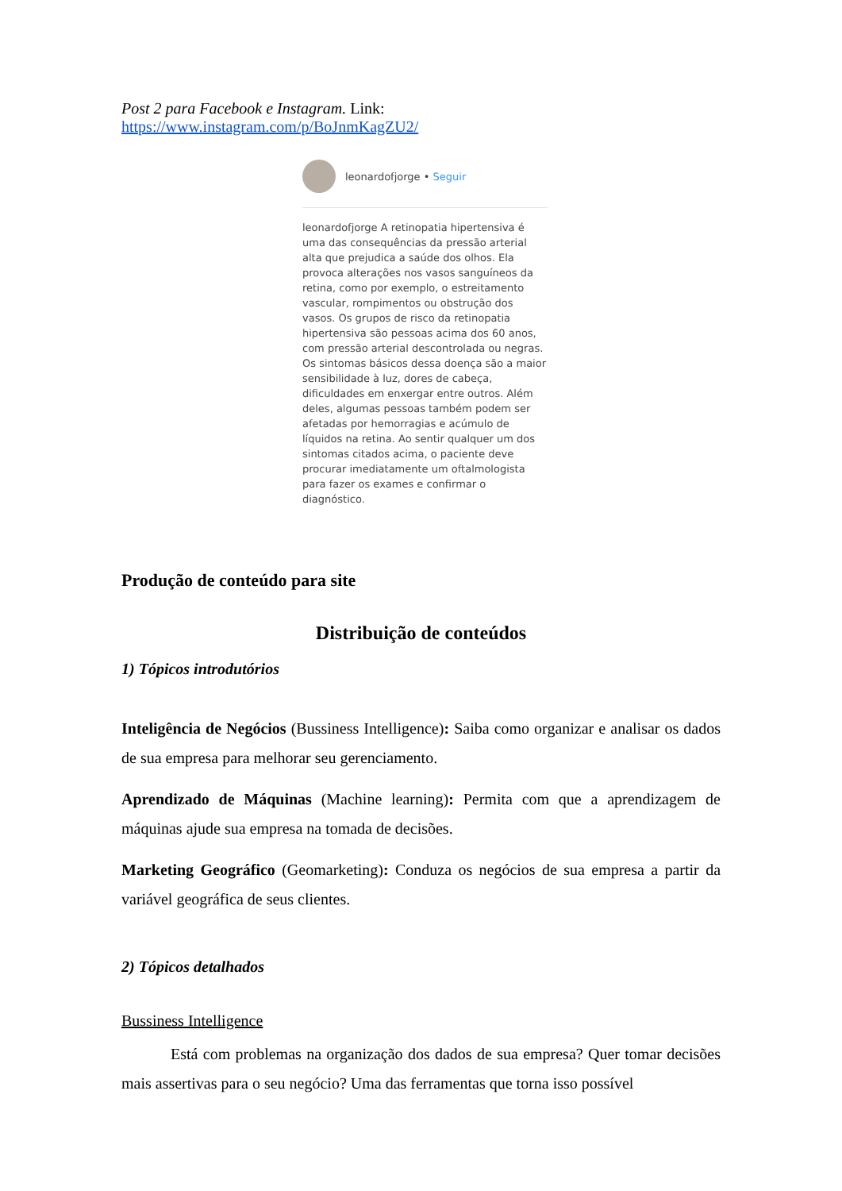Post 2 para Facebook e Instagram. Link:
https://www.instagram.com/p/BoJnmKagZU2/
leonardofjorge • Seguir
leonardofjorge A retinopatia hipertensiva é uma das consequências da pressão arterial alta que prejudica a saúde dos olhos. Ela provoca alterações nos vasos sanguíneos da retina, como por exemplo, o estreitamento vascular, rompimentos ou obstrução dos vasos. Os grupos de risco da retinopatia hipertensiva são pessoas acima dos 60 anos, com pressão arterial descontrolada ou negras. Os sintomas básicos dessa doença são a maior sensibilidade à luz, dores de cabeça, dificuldades em enxergar entre outros. Além deles, algumas pessoas também podem ser afetadas por hemorragias e acúmulo de líquidos na retina. Ao sentir qualquer um dos sintomas citados acima, o paciente deve procurar imediatamente um oftalmologista para fazer os exames e confirmar o diagnóstico.
Produção de conteúdo para site
Distribuição de conteúdos
1) Tópicos introdutórios
Inteligência de Negócios (Bussiness Intelligence): Saiba como organizar e analisar os dados de sua empresa para melhorar seu gerenciamento.
Aprendizado de Máquinas (Machine learning): Permita com que a aprendizagem de máquinas ajude sua empresa na tomada de decisões.
Marketing Geográfico (Geomarketing): Conduza os negócios de sua empresa a partir da variável geográfica de seus clientes.
2) Tópicos detalhados
Bussiness Intelligence
Está com problemas na organização dos dados de sua empresa? Quer tomar decisões mais assertivas para o seu negócio? Uma das ferramentas que torna isso possível